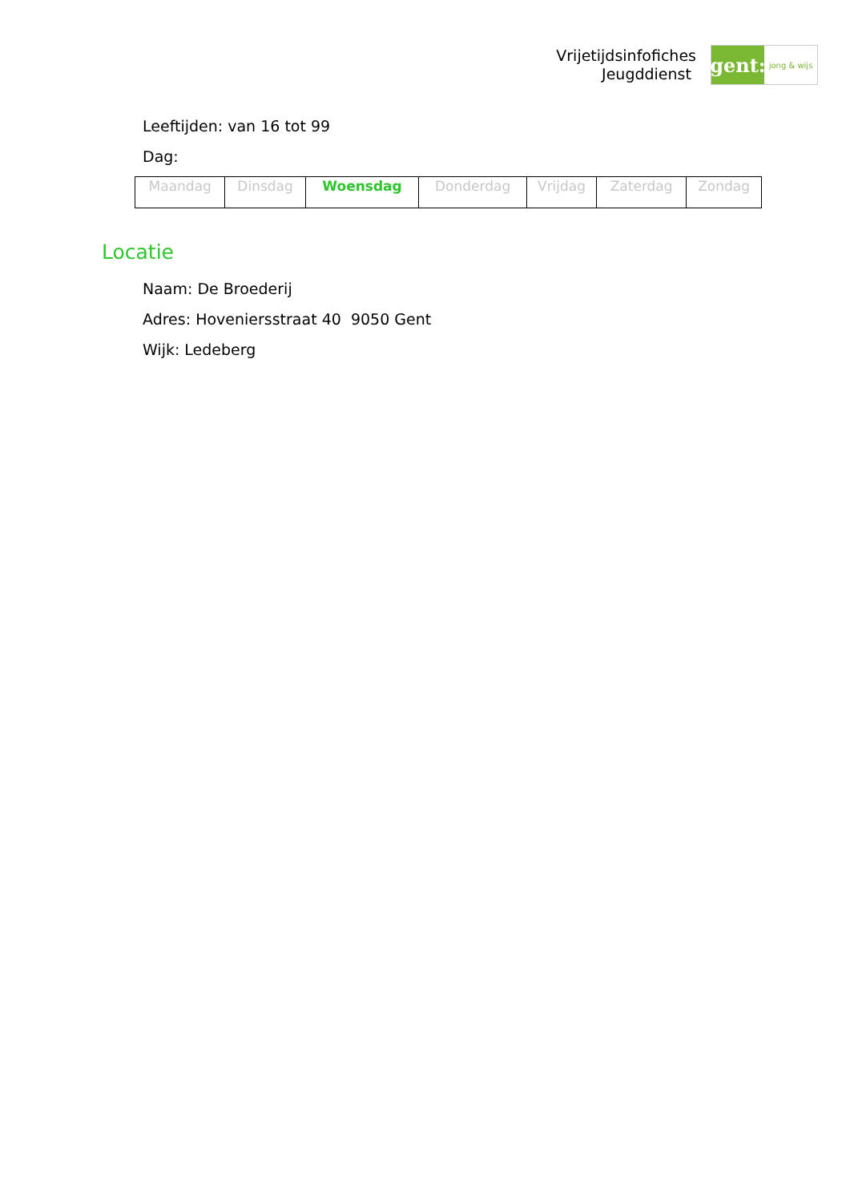Vrijetijdsinfofiches
Jeugddienst
gent:
jong & wijs
Leeftijden: van 16 tot 99
Dag:
| Maandag | Dinsdag | Woensdag | Donderdag | Vrijdag | Zaterdag | Zondag |
Locatie
Naam: De Broederij
Adres: Hoveniersstraat 40 9050 Gent
Wijk: Ledeberg